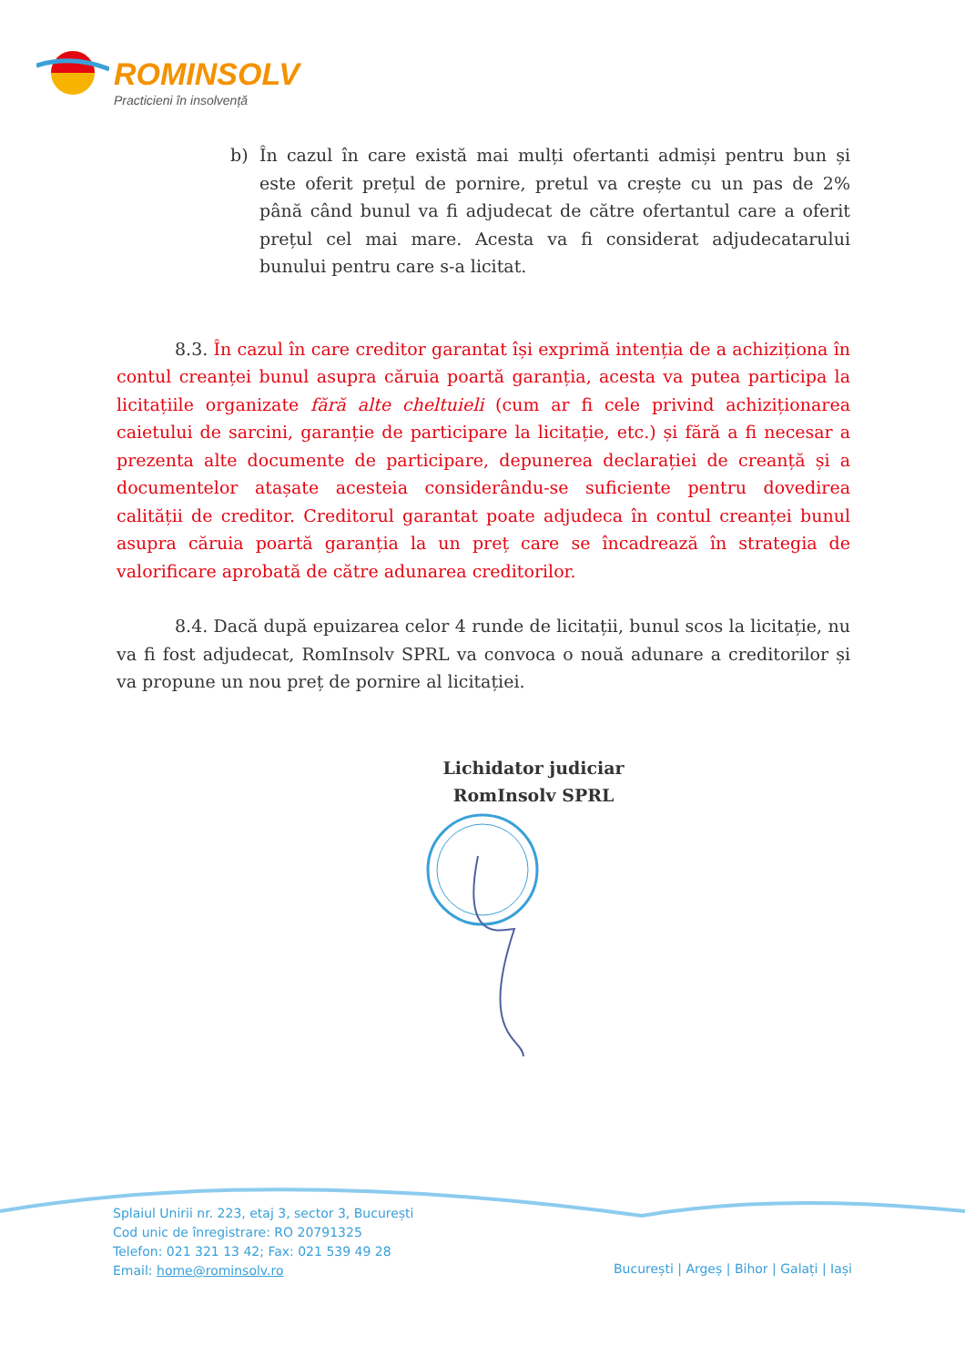ROMINSOLV
Practicieni în insolvență
b) În cazul în care există mai mulți ofertanti admiși pentru bun și este oferit prețul de pornire, pretul va crește cu un pas de 2% până când bunul va fi adjudecat de către ofertantul care a oferit prețul cel mai mare. Acesta va fi considerat adjudecatarului bunului pentru care s-a licitat.
8.3. În cazul în care creditor garantat își exprimă intenția de a achiziționa în contul creanței bunul asupra căruia poartă garanția, acesta va putea participa la licitațiile organizate fără alte cheltuieli (cum ar fi cele privind achiziționarea caietului de sarcini, garanție de participare la licitație, etc.) și fără a fi necesar a prezenta alte documente de participare, depunerea declarației de creanță și a documentelor atașate acesteia considerându-se suficiente pentru dovedirea calității de creditor. Creditorul garantat poate adjudeca în contul creanței bunul asupra căruia poartă garanția la un preț care se încadrează în strategia de valorificare aprobată de către adunarea creditorilor.
8.4. Dacă după epuizarea celor 4 runde de licitații, bunul scos la licitație, nu va fi fost adjudecat, RomInsolv SPRL va convoca o nouă adunare a creditorilor și va propune un nou preț de pornire al licitației.
Lichidator judiciar
RomInsolv SPRL
Splaiul Unirii nr. 223, etaj 3, sector 3, București
Cod unic de înregistrare: RO 20791325
Telefon: 021 321 13 42; Fax: 021 539 49 28
Email: home@rominsolv.ro
București | Argeș | Bihor | Galați | Iași